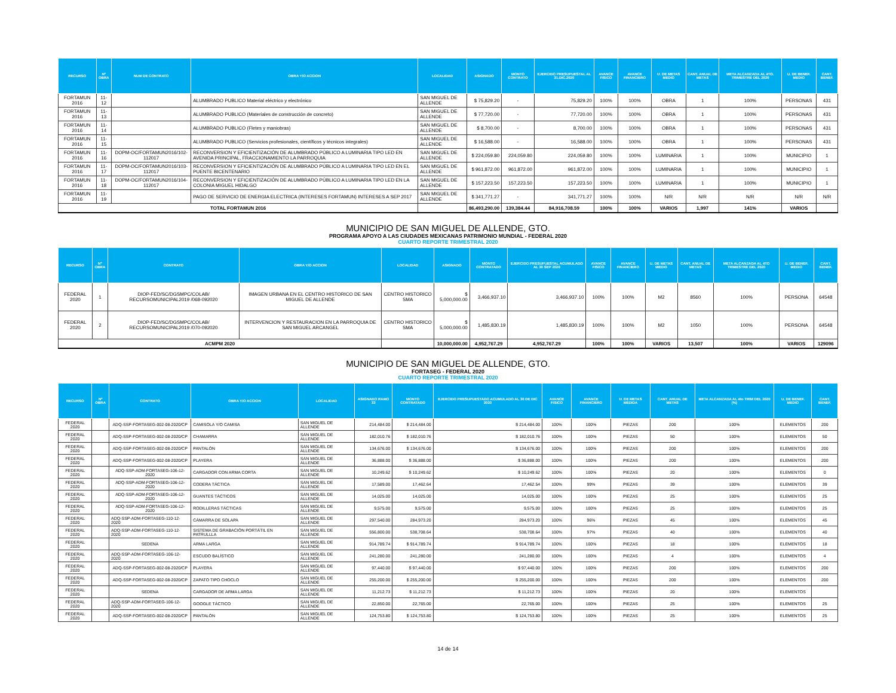| RECURSO | Nº OBRA | NUM DE CONTRATO | OBRA Y/O ACCION | LOCALIDAD | ASIGNADO | MONTO CONTRATO | EJERCIDO PRESUPUESTAL AL 31.DIC.2020 | AVANCE FISICO | AVANCE FINANCIERO | U. DE METAS MEDIO | CANT. ANUAL DE METAS | META ALCANZADA AL 4TO. TRIMESTRE DEL 2020 | U. DE BENEF. MEDIO | CANT. BENEF. |
| --- | --- | --- | --- | --- | --- | --- | --- | --- | --- | --- | --- | --- | --- | --- |
| FORTAMUN 2016 | 11-12 | | ALUMBRADO PUBLICO Material eléctrico y electrónico | SAN MIGUEL DE ALLENDE | $ 75,829.20 | - | 75,829.20 | 100% | 100% | OBRA | 1 | 100% | PERSONAS | 431 |
| FORTAMUN 2016 | 11-13 | | ALUMBRADO PUBLICO (Materiales de construcción de concreto) | SAN MIGUEL DE ALLENDE | $ 77,720.00 | - | 77,720.00 | 100% | 100% | OBRA | 1 | 100% | PERSONAS | 431 |
| FORTAMUN 2016 | 11-14 | | ALUMBRADO PUBLICO (Fletes y maniobras) | SAN MIGUEL DE ALLENDE | $ 8,700.00 | - | 8,700.00 | 100% | 100% | OBRA | 1 | 100% | PERSONAS | 431 |
| FORTAMUN 2016 | 11-15 | | ALUMBRADO PUBLICO (Servicios profesionales, científicos y técnicos integrales) | SAN MIGUEL DE ALLENDE | $ 16,588.00 | - | 16,588.00 | 100% | 100% | OBRA | 1 | 100% | PERSONAS | 431 |
| FORTAMUN 2016 | 11-16 | DOPM-OC/FORTAMUN2016/102-112017 | RECONVERSION Y EFICIENTIZACIÓN DE ALUMBRADO PÚBLICO A LUMINARIA TIPO LED EN AVENIDA PRINCIPAL, FRACCIONAMIENTO LA PARROQUIA | SAN MIGUEL DE ALLENDE | $ 224,059.80 | 224,059.80 | 224,059.80 | 100% | 100% | LUMINARIA | 1 | 100% | MUNICIPIO | 1 |
| FORTAMUN 2016 | 11-17 | DOPM-OC/FORTAMUN2016/103-112017 | RECONVERSION Y EFICIENTIZACIÓN DE ALUMBRADO PÚBLICO A LUMINARIA TIPO LED EN EL PUENTE BICENTENARIO | SAN MIGUEL DE ALLENDE | $ 961,872.00 | 961,872.00 | 961,872.00 | 100% | 100% | LUMINARIA | 1 | 100% | MUNICIPIO | 1 |
| FORTAMUN 2016 | 11-18 | DOPM-OC/FORTAMUN2016/104-112017 | RECONVERSION Y EFICIENTIZACIÓN DE ALUMBRADO PÚBLICO A LUMINARIA TIPO LED EN LA COLONIA MIGUEL HIDALGO | SAN MIGUEL DE ALLENDE | $ 157,223.50 | 157,223.50 | 157,223.50 | 100% | 100% | LUMINARIA | 1 | 100% | MUNICIPIO | 1 |
| FORTAMUN 2016 | 11-19 | | PAGO DE SERVICIO DE ENERGIA ELECTRICA (INTERESES FORTAMUN) INTERESES A SEP 2017 | SAN MIGUEL DE ALLENDE | $ 341,771.27 | - | 341,771.27 | 100% | 100% | N/R | N/R | N/R | N/R | N/R |
| TOTAL FORTAMUN 2016 | | | | | 86,493,290.00 | 139,384.44 | 84,916,708.59 | 100% | 100% | VARIOS | 1,997 | 141% | VARIOS | |
MUNICIPIO DE SAN MIGUEL DE ALLENDE, GTO.
PROGRAMA APOYO A LAS CIUDADES MEXICANAS PATRIMONIO MUNDIAL - FEDERAL 2020
CUARTO REPORTE TRIMESTRAL 2020
| RECURSO | Nº OBRA | CONTRATO | OBRA Y/O ACCION | LOCALIDAD | ASIGNADO | MONTO CONTRATADO | EJERCIDO PRESUPUESTAL ACUMULADO AL 30 SEP 2020 | AVANCE FISICO | AVANCE FINANCIERO | U. DE METAS MEDIO | CANT. ANUAL DE METAS | META ALCANZADA AL 4TO TRIMESTRE DEL 2020 | U. DE BENEF. MEDIO | CANT. BENEF. |
| --- | --- | --- | --- | --- | --- | --- | --- | --- | --- | --- | --- | --- | --- | --- |
| FEDERAL 2020 | 1 | DIOP-FED/SC/DGSMPC/COLAB/ RECURSOMUNICIPAL2019 /068-092020 | IMAGEN URBANA EN EL CENTRO HISTORICO DE SAN MIGUEL DE ALLENDE | CENTRO HISTORICO SMA | $ 5,000,000.00 | 3,466,937.10 | 3,466,937.10 | 100% | 100% | M2 | 8560 | 100% | PERSONA | 64548 |
| FEDERAL 2020 | 2 | DIOP-FED/SC/DGSMPC/COLAB/ RECURSOMUNICIPAL2019 /070-092020 | INTERVENCION Y RESTAURACION EN LA PARROQUIA DE SAN MIGUEL ARCANGEL | CENTRO HISTORICO SMA | $ 5,000,000.00 | 1,485,830.19 | 1,485,830.19 | 100% | 100% | M2 | 1050 | 100% | PERSONA | 64548 |
| ACMPM 2020 | | | | | 10,000,000.00 | 4,952,767.29 | 4,952,767.29 | 100% | 100% | VARIOS | 13,507 | 100% | VARIOS | 129096 |
MUNICIPIO DE SAN MIGUEL DE ALLENDE, GTO.
FORTASEG - FEDERAL 2020
CUARTO REPORTE TRIMESTRAL 2020
| RECURSO | Nº OBRA | CONTRATO | OBRA Y/O ACCION | LOCALIDAD | ASIGNADO RAMO 33 | MONTO CONTRATADO | EJERCIDO PRESUPUESTADO ACUMULADO AL 30 DE DIC 2020 | AVANCE FISICO | AVANCE FINANCIERO | U. DE METAS MEDIDA | CANT. ANUAL DE METAS | META ALCANZADA AL 4to TRIM DEL 2020 (%) | U. DE BENEF. MEDIO | CANT. BENEF. |
| --- | --- | --- | --- | --- | --- | --- | --- | --- | --- | --- | --- | --- | --- | --- |
| FEDERAL 2020 | | ADQ-SSP-FORTASEG-002-08-2020/CP | CAMISOLA Y/O CAMISA | SAN MIGUEL DE ALLENDE | 214,484.00 | $ 214,484.00 | $ 214,484.00 | 100% | 100% | PIEZAS | 200 | 100% | ELEMENTOS | 200 |
| FEDERAL 2020 | | ADQ-SSP-FORTASEG-002-08-2020/CP | CHAMARRA | SAN MIGUEL DE ALLENDE | 182,010.76 | $ 182,010.76 | $ 182,010.76 | 100% | 100% | PIEZAS | 50 | 100% | ELEMENTOS | 50 |
| FEDERAL 2020 | | ADQ-SSP-FORTASEG-002-08-2020/CP | PANTALÓN | SAN MIGUEL DE ALLENDE | 134,676.00 | $ 134,676.00 | $ 134,676.00 | 100% | 100% | PIEZAS | 200 | 100% | ELEMENTOS | 200 |
| FEDERAL 2020 | | ADQ-SSP-FORTASEG-002-08-2020/CP | PLAYERA | SAN MIGUEL DE ALLENDE | 36,888.00 | $ 36,888.00 | $ 36,888.00 | 100% | 100% | PIEZAS | 200 | 100% | ELEMENTOS | 200 |
| FEDERAL 2020 | | ADQ-SSP-ADM-FORTASEG-106-12-2020 | CARGADOR CON ARMA CORTA | SAN MIGUEL DE ALLENDE | 10,249.62 | $ 10,249.62 | $ 10,249.62 | 100% | 100% | PIEZAS | 20 | 100% | ELEMENTOS | 0 |
| FEDERAL 2020 | | ADQ-SSP-ADM-FORTASEG-106-12-2020 | CODERA TÁCTICA | SAN MIGUEL DE ALLENDE | 17,589.00 | 17,462.64 | 17,462.54 | 100% | 99% | PIEZAS | 39 | 100% | ELEMENTOS | 39 |
| FEDERAL 2020 | | ADQ-SSP-ADM-FORTASEG-106-12-2020 | GUANTES TÁCTICOS | SAN MIGUEL DE ALLENDE | 14,025.00 | 14,025.00 | 14,025.00 | 100% | 100% | PIEZAS | 25 | 100% | ELEMENTOS | 25 |
| FEDERAL 2020 | | ADQ-SSP-ADM-FORTASEG-106-12-2020 | RODILLERAS TÁCTICAS | SAN MIGUEL DE ALLENDE | 9,575.00 | 9,575.00 | 9,575.00 | 100% | 100% | PIEZAS | 25 | 100% | ELEMENTOS | 25 |
| FEDERAL 2020 | | ADQ-SSP-ADM-FORTASEG-110-12-2020 | CÁMARRA DE SOLAPA | SAN MIGUEL DE ALLENDE | 297,540.00 | 284,973.20 | 284,973.20 | 100% | 96% | PIEZAS | 45 | 100% | ELEMENTOS | 45 |
| FEDERAL 2020 | | ADQ-SSP-ADM-FORTASEG-110-12-2020 | SISTEMA DE GRABACIÓN PORTÁTIL EN PATRULLLA | SAN MIGUEL DE ALLENDE | 556,800.00 | 538,708.64 | 538,708.64 | 100% | 97% | PIEZAS | 40 | 100% | ELEMENTOS | 40 |
| FEDERAL 2020 | | SEDENA | ARMA LARGA | SAN MIGUEL DE ALLENDE | 914,789.74 | $ 914,789.74 | $ 914,789.74 | 100% | 100% | PIEZAS | 18 | 100% | ELEMENTOS | 18 |
| FEDERAL 2020 | | ADQ-SSP-ADM-FORTASEG-106-12-2020 | ESCUDO BALÍSTICO | SAN MIGUEL DE ALLENDE | 241,280.00 | 241,280.00 | 241,280.00 | 100% | 100% | PIEZAS | 4 | 100% | ELEMENTOS | 4 |
| FEDERAL 2020 | | ADQ-SSP-FORTASEG-002-08-2020/CP | PLAYERA | SAN MIGUEL DE ALLENDE | 97,440.00 | $ 97,440.00 | $ 97,440.00 | 100% | 100% | PIEZAS | 200 | 100% | ELEMENTOS | 200 |
| FEDERAL 2020 | | ADQ-SSP-FORTASEG-002-08-2020/CP | ZAPATO TIPO CHOCLO | SAN MIGUEL DE ALLENDE | 255,200.00 | $ 255,200.00 | $ 255,200.00 | 100% | 100% | PIEZAS | 200 | 100% | ELEMENTOS | 200 |
| FEDERAL 2020 | | SEDENA | CARGADOR DE ARMA LARGA | SAN MIGUEL DE ALLENDE | 11,212.73 | $ 11,212.73 | $ 11,212.73 | 100% | 100% | PIEZAS | 20 | 100% | ELEMENTOS | |
| FEDERAL 2020 | | ADQ-SSP-ADM-FORTASEG-106-12-2020 | GOOGLE TÁCTICO | SAN MIGUEL DE ALLENDE | 22,850.00 | 22,765.00 | 22,765.00 | 100% | 100% | PIEZAS | 25 | 100% | ELEMENTOS | 25 |
| FEDERAL 2020 | | ADQ-SSP-FORTASEG-002-08-2020/CP | PANTALÓN | SAN MIGUEL DE ALLENDE | 124,753.80 | $ 124,753.80 | $ 124,753.80 | 100% | 100% | PIEZAS | 25 | 100% | ELEMENTOS | 25 |
14 de 14